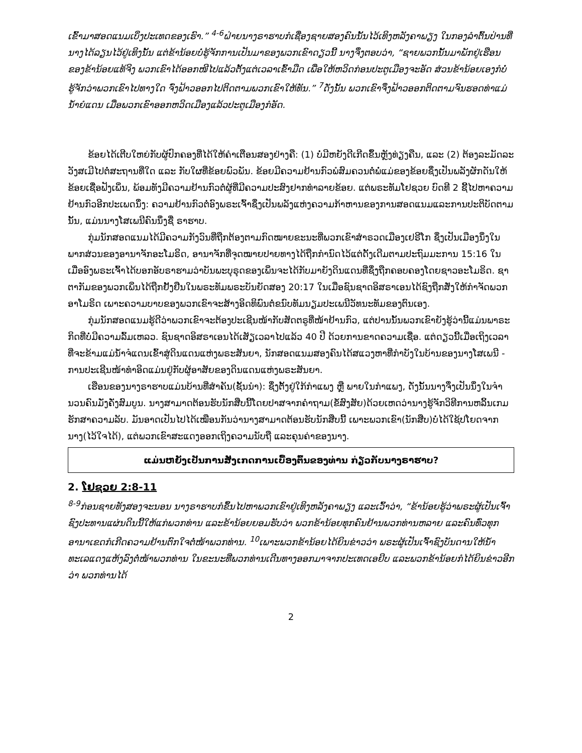ເຂົ້າມາສອດແນມເບິ່ງປະເທດຂອງເຮົາ.” <sup>4-6</sup>ຝ່າຍນາງຣາຮາບກໍເຊື່ອງຊາຍສອງຄົນນັ້ນໄວ້ເທິງຫລັງຄາພຽງ ໃນກອງລຳຕົ້ນປ່ານທີ່ນາງໄດ້ລຽນໄວ້ຢູ່ເທິງນັ້ນ ແຕ່ຂ້ານ້ອຍບໍ່ຮູ້ຈັກການເປັນມາຂອງພວກເຂົາດຽວນີ້ ນາງຈຶ່ງຕອບວ່າ, “ຊາຍພວກນັ້ນມາພັກຢູ່ເຮືອນຂອງຂ້ານ້ອຍແທ້ຈິງ ພວກເຂົາໄດ້ອອກໜີໄປແລ້ວຕັ້ງແຕ່ເວລາເຂົ້າມືດ ເພື່ອໃຫ້ຫວິດກ່ອນປະຕູເມືອງຈະອັດ ສ່ວນຂ້ານ້ອຍເອງກໍບໍ່ຮູ້ຈັກວ່າພວກເຂົາໄປທາງໃດ ຈົ່ງຟ້າວອອກໄປຕິດຕາມພວກເຂົາໃຫ້ທັນ.” <sup>7</sup>ດັ່ງນັ້ນ ພວກເຂົາຈຶ່ງຟ້າວອອກຕິດຕາມຈົນຮອດທ່າແມ່ນ້ຳຍໍແດນ ເມື່ອພວກເຂົາອອກຫວິດເມືອງແລ້ວປະຕູເມືອງກໍອັດ.
ຂ້ອຍໄດ້ເຕີບໃຫຍ່ກັບຜູ້ປົກຄອງທີ່ໄດ້ໃຫ້ຄໍາເຕືອນສອງຢ່າງຄື: (1) ບໍ່ມີຫຍັງດີເກີດຂຶ້ນຫຼັງທ່ຽງຄືນ, ແລະ (2) ຕ້ອງລະມັດລະວັງສເມີໄປຕໍ່ສະຖານທີ່ໃດ ແລະ ກັບໃຜທີ່ຂ້ອຍພົວພັນ. ຂ້ອຍມີຄວາມຢ້ານກົວພໍສົມຄວນຕໍ່ພໍ່ແມ່ຂອງຂ້ອຍຊຶ່ງເປັນພລັງຜັກດັນໃຫ້ຂ້ອຍເຊື່ອຟັງເພິ່ນ, ພ້ອມທັງມີຄວາມຢ້ານກົວຕໍ່ຜູ້ທີ່ມີຄວາມປະສົງຢາກທໍາລາຍຂ້ອຍ. ແຕ່ພຣະທັມໂຢຊວຍ ບົດທີ 2 ຊີ້ໄປຫາຄວາມຢ້ານກົວອີກປະເພດນຶ່ງ: ຄວາມຢ້ານກົວຕໍ່ອົງພຣະເຈົ້າຊຶ່ງເປັນພລັງແຫ່ງຄວາມກ້າຫານຂອງການສອດແນມແລະການປະຕິບັດຕາມນັ້ນ, ແມ່ນນາງໂສເພນີຄົນນຶ່ງຊື່ ຣາຮາບ.
ກຸ່ມນັກສອດແນມໄດ້ມີຄວາມກັງວົນທີ່ຖືກຕ້ອງຕາມກົດໝາຍຂະນະທີ່ພວກເຂົາສໍາຣວດເມືອງເຢຣີໂກ ຊຶ່ງເປັນເມືອງນຶ່ງໃນພາກສ່ວນຂອງອານາຈັກອະໂມຣິດ, ອານາຈັກທີ່ຈຸດໝາຍປາຍທາງໄດ້ຖືກກໍານົດໄວ້ແຕ່ດັ້ງເດີມຕາມປະຖົມມະການ 15:16 ໃນເມື່ອອົງພຣະເຈົ້າໄດ້ບອກອັບຣາຮາມວ່າບັນພະບຸຣຸດຂອງເພິ່ນຈະໄດ້ກັບມາຍັງດິນແດນທີ່ຊຶ່ງຖືກຄອບຄອງໂດຍຊາວອະໂມຣິດ. ຊາຕາກັມຂອງພວກເພິ່ນໄດ້ຖືກຢັ້ງຢືນໃນພຣະທັມພຣະບັນຍັດສອງ 20:17 ໃນເມື່ອຊົນຊາດອິສຣາເອນໄດ້ຊົງຖືກສັ່ງໃຫ້ກໍາຈັດພວກອາໂມຣິດ ເພາະຄວາມບາບຂອງພວກເຂົາຈະສ້າງອິດທິພົນຕໍ່ຂນົບທັມນຽມປະເພນີວັທນະທັມຂອງຕົນເອງ.
ກຸ່ມນັກສອດແນມຮູ້ດີວ່າພວກເຂົາຈະຕ້ອງປະເຊີນໜ້າກັບສັດຕຣູທີ່ໜ້າຢ້ານກົວ, ແຕ່ປານນັ້ນພວກເຂົາຍັງຮູ້ວ່ານີ້ແມ່ນພາຣະກິດທີ່ບໍ່ມີຄວາມລົ້ມເຫລວ. ຊົນຊາດອິສຣາເອນໄດ້ເສັຽເວລາໄປແລ້ວ 40 ປີ ດ້ວຍການຂາດຄວາມເຊື່ອ. ແຕ່ດຽວນີ້ເມື່ອເຖິງເວລາທີ່ຈະຂ້າມແມ່ນໍ້າຈໍແດນເຂົ້າສູ່ດິນແດນແຫ່ງພຣະສັນຍາ, ນັກສອດແນມສອງຄົນໄດ້ສແວງຫາທີ່ກໍາບັງໃນບ້ານຂອງນາງໂສເພນີ - ການປະເຊີນໜ້າທໍາອິດແມ່ນຢູ່ກັບຜູ້ອາສັຍຂອງດິນແດນແຫ່ງພຣະສັນຍາ.
ເຮືອນຂອງນາງຣາຮາບແມ່ນບ້ານທີ່ສໍາຄັນ(ຊັ້ນນໍາ): ຊຶ່ງຕັ້ງຢູ່ໃກ້ກໍາແພງ ຫຼື ພາຍໃນກໍາແພງ, ດັ່ງນັ້ນນາງຈຶ່ງເປັນນຶ່ງໃນຈໍານວນຄົນມັ່ງຄັ່ງສົມບູນ. ນາງສາມາດຕ້ອນຮັບນັກສືບນີ້ໂດຍປາສຈາກຄໍາຖາມ(ຂໍ້ສົງສັຍ)ດ້ວຍເຫດວ່ານາງຮູ້ຈັກວິທີການຫລິ້ນເກມຮັກສາຄວາມລັບ. ມັນອາດເປັນໄປໄດ້ເໝືອນກັນວ່ານາງສາມາດຕ້ອນຮັບນັກສືບນີ້ ເພາະພວກເຂົາ(ນັກສືບ)ບໍ່ໄດ້ໃຊ້ປໂຍດຈາກນາງ(ໄວ້ໃຈໄດ້), ແຕ່ພວກເຂົາສະແດງອອກເຖິງຄວາມນັບຖື ແລະຄຸນຄ່າຂອງນາງ.
ແມ່ນຫຍັງເປັນການສັງເກດການເບື້ອງຕົ້ນຂອງທ່ານ ກ່ຽວກັບນາງຣາຮາບ?
2. ໂຢຊວຍ 2:8-11
<sup>8-9</sup>ກ່ອນຊາຍທັງສອງຈະນອນ ນາງຣາຮາບກໍຂຶ້ນໄປຫາພວກເຂົາຢູ່ເທິງຫລັງຄາພຽງ ແລະເວົ້າວ່າ, “ຂ້ານ້ອຍຮູ້ວ່າພຣະຜູ້ເປັນເຈົ້າຊົງປະທານແຜ່ນດິນນີ້ໃຫ້ແກ່ພວກທ່ານ ແລະຂ້ານ້ອຍຍອມຮັບວ່າ ພວກຂ້ານ້ອຍທຸກຄົນຢ້ານພວກທ່ານຫລາຍ ແລະຄົນທົ່ວທຸກອານາເຂດກໍເກີດຄວາມຢ້ານຕົກໃຈຕໍ່ໜ້າພວກທ່ານ. <sup>10</sup>ເພາະພວກຂ້ານ້ອຍໄດ້ຍິນຂ່າວວ່າ ພຣະຜູ້ເປັນເຈົ້າຊົງບັນດານໃຫ້ນໍ້າທະເລແດງແຫ້ງລົງຕໍ່ໜ້າພວກທ່ານ ໃນຂະນະທີ່ພວກທ່ານເດີນທາງອອກມາຈາກປະເທດເອຢິບ ແລະພວກຂ້ານ້ອຍກໍໄດ້ຍິນຂ່າວອີກວ່າ ພວກທ່ານໄດ້
2